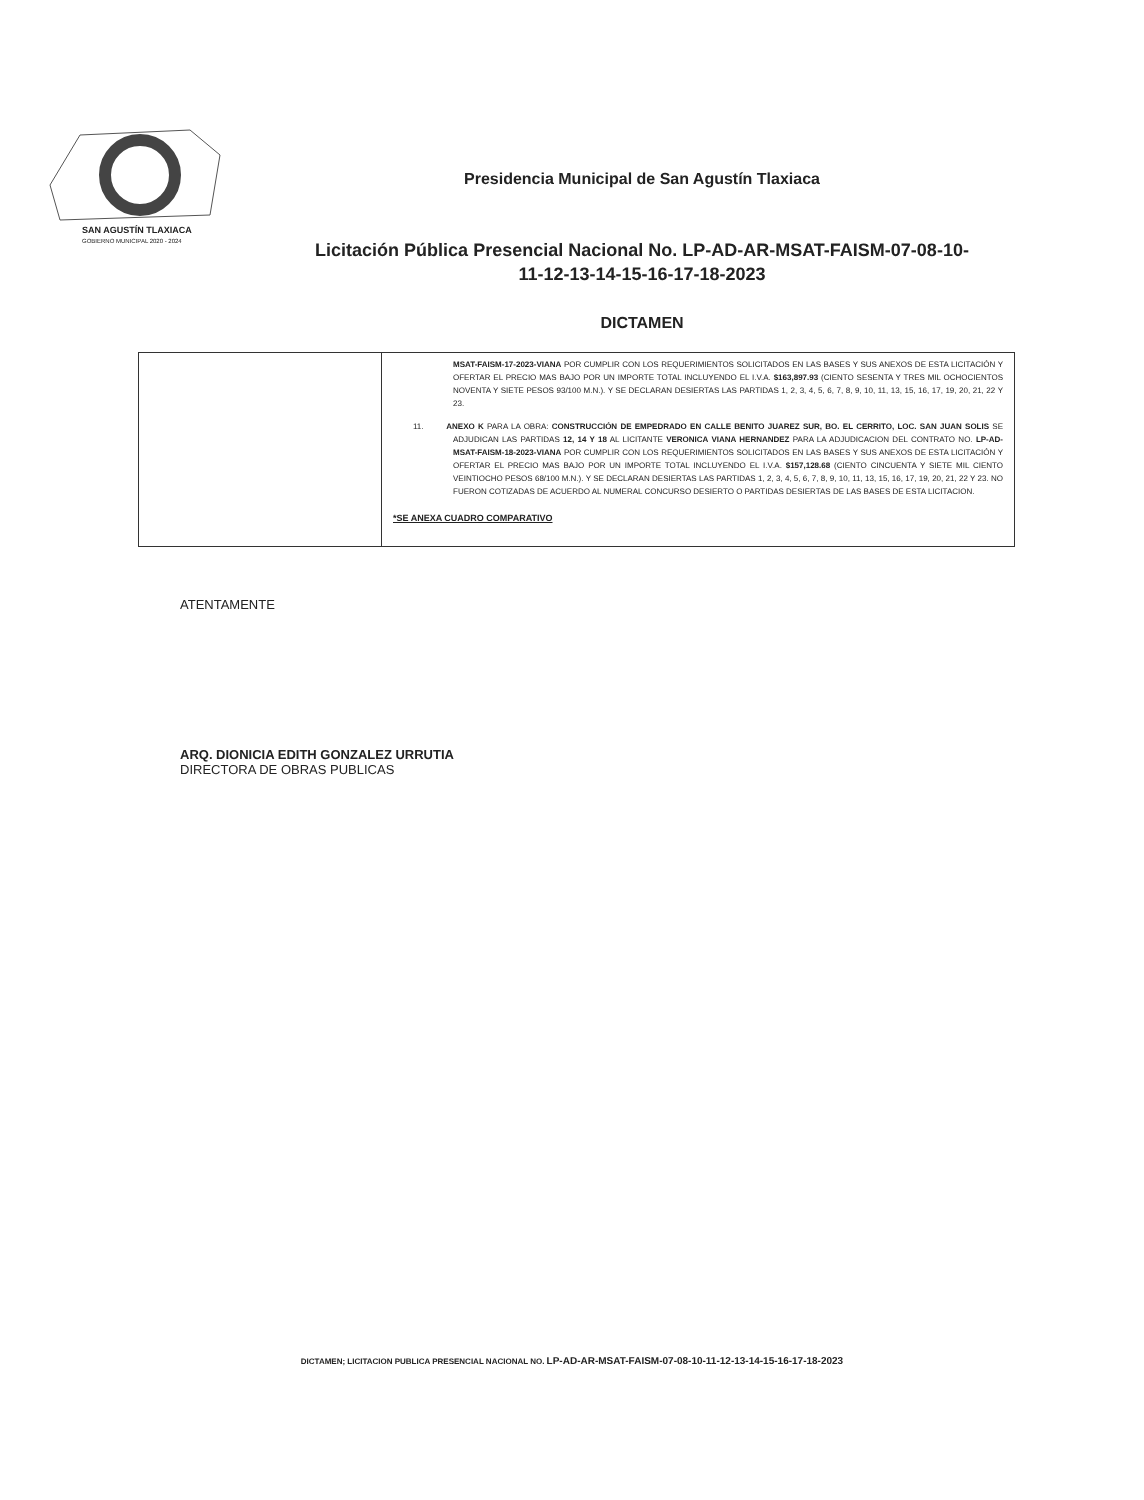SAN AGUSTÍN TLAXIACA
GOBIERNO MUNICIPAL 2020 - 2024
Presidencia Municipal de San Agustín Tlaxiaca
Licitación Pública Presencial Nacional No. LP-AD-AR-MSAT-FAISM-07-08-10-
11-12-13-14-15-16-17-18-2023
DICTAMEN
| | MSAT-FAISM-17-2023-VIANA POR CUMPLIR CON LOS REQUERIMIENTOS SOLICITADOS EN LAS BASES Y SUS ANEXOS DE ESTA LICITACIÓN Y OFERTAR EL PRECIO MAS BAJO POR UN IMPORTE TOTAL INCLUYENDO EL I.V.A. $163,897.93 (CIENTO SESENTA Y TRES MIL OCHOCIENTOS NOVENTA Y SIETE PESOS 93/100 M.N.). Y SE DECLARAN DESIERTAS LAS PARTIDAS 1, 2, 3, 4, 5, 6, 7, 8, 9, 10, 11, 13, 15, 16, 17, 19, 20, 21, 22 Y 23. 11. ANEXO K PARA LA OBRA: CONSTRUCCIÓN DE EMPEDRADO EN CALLE BENITO JUAREZ SUR, BO. EL CERRITO, LOC. SAN JUAN SOLIS SE ADJUDICAN LAS PARTIDAS 12, 14 Y 18 AL LICITANTE VERONICA VIANA HERNANDEZ PARA LA ADJUDICACION DEL CONTRATO NO. LP-AD-MSAT-FAISM-18-2023-VIANA POR CUMPLIR CON LOS REQUERIMIENTOS SOLICITADOS EN LAS BASES Y SUS ANEXOS DE ESTA LICITACIÓN Y OFERTAR EL PRECIO MAS BAJO POR UN IMPORTE TOTAL INCLUYENDO EL I.V.A. $157,128.68 (CIENTO CINCUENTA Y SIETE MIL CIENTO VEINTIOCHO PESOS 68/100 M.N.). Y SE DECLARAN DESIERTAS LAS PARTIDAS 1, 2, 3, 4, 5, 6, 7, 8, 9, 10, 11, 13, 15, 16, 17, 19, 20, 21, 22 Y 23. NO FUERON COTIZADAS DE ACUERDO AL NUMERAL CONCURSO DESIERTO O PARTIDAS DESIERTAS DE LAS BASES DE ESTA LICITACION. *SE ANEXA CUADRO COMPARATIVO |
ATENTAMENTE
ARQ. DIONICIA EDITH GONZALEZ URRUTIA
DIRECTORA DE OBRAS PUBLICAS
DICTAMEN; LICITACION PUBLICA PRESENCIAL NACIONAL NO. LP-AD-AR-MSAT-FAISM-07-08-10-11-12-13-14-15-16-17-18-2023